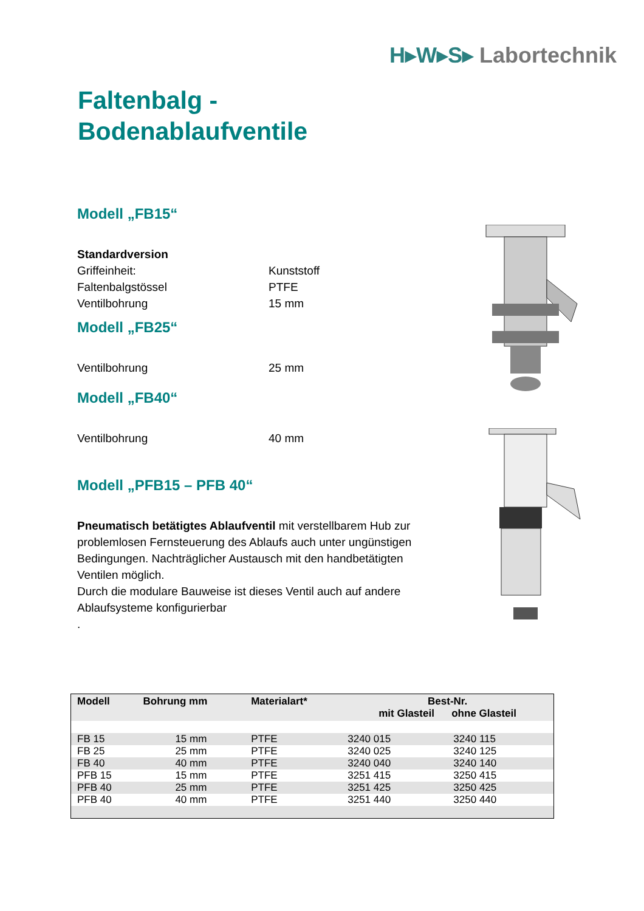H▸W▸S▸ Labortechnik
Faltenbalg -
Bodenablaufventile
Modell „FB15“
Standardversion
Griffeinheit: Kunststoff
Faltenbalgstössel PTFE
Ventilbohrung 15 mm
Modell „FB25“
Ventilbohrung 25 mm
Modell „FB40“
Ventilbohrung 40 mm
Modell „PFB15 – PFB 40“
Pneumatisch betätigtes Ablaufventil mit verstellbarem Hub zur problemlosen Fernsteuerung des Ablaufs auch unter ungünstigen Bedingungen. Nachträglicher Austausch mit den handbetätigten Ventilen möglich.
Durch die modulare Bauweise ist dieses Ventil auch auf andere Ablaufsysteme konfigurierbar
.
| Modell | Bohrung mm | Materialart* | Best-Nr. mit Glasteil ohne Glasteil | |
| --- | --- | --- | --- | --- |
| FB 15 | 15 mm | PTFE | 3240 015 | 3240 115 |
| FB 25 | 25 mm | PTFE | 3240 025 | 3240 125 |
| FB 40 | 40 mm | PTFE | 3240 040 | 3240 140 |
| PFB 15 | 15 mm | PTFE | 3251 415 | 3250 415 |
| PFB 40 | 25 mm | PTFE | 3251 425 | 3250 425 |
| PFB 40 | 40 mm | PTFE | 3251 440 | 3250 440 |